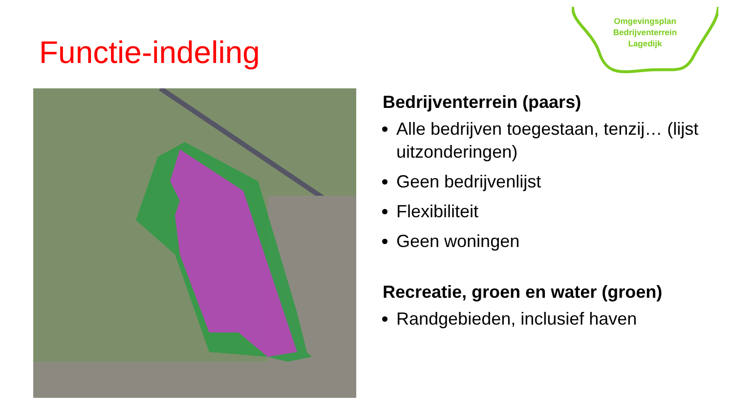Functie-indeling
Omgevingsplan
Bedrijventerrein
Lagedijk
Bedrijventerrein (paars)
Alle bedrijven toegestaan, tenzij… (lijst uitzonderingen)
Geen bedrijvenlijst
Flexibiliteit
Geen woningen
Recreatie, groen en water (groen)
Randgebieden, inclusief haven